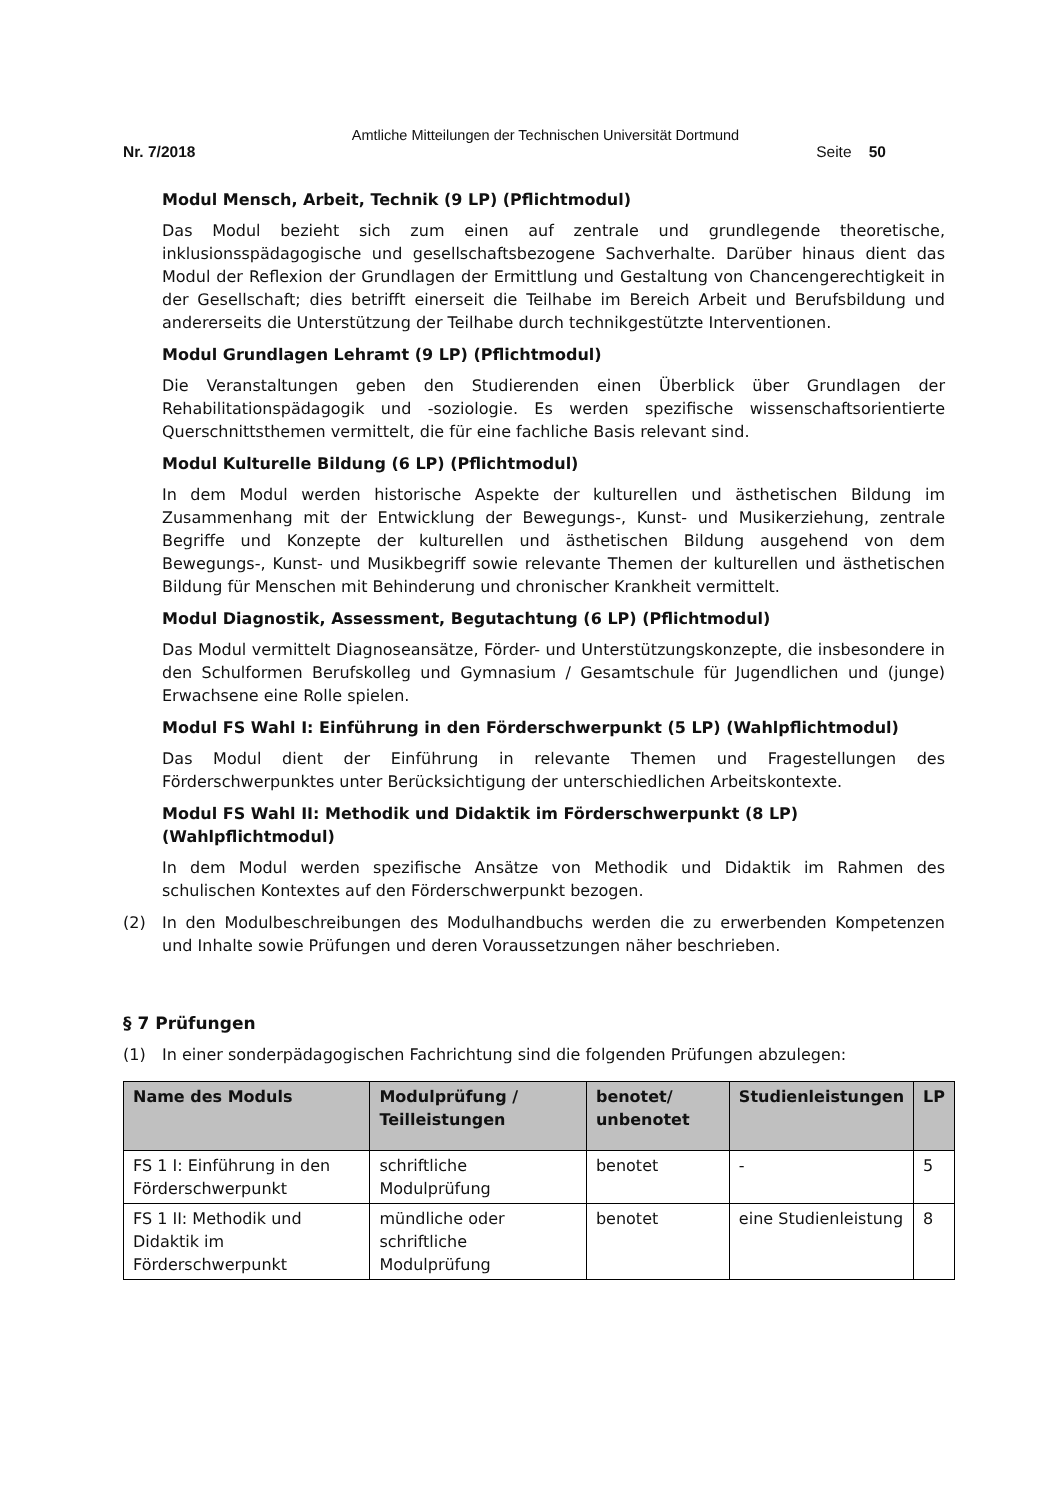Amtliche Mitteilungen der Technischen Universität Dortmund
Nr. 7/2018 Seite 50
Modul Mensch, Arbeit, Technik (9 LP) (Pflichtmodul)
Das Modul bezieht sich zum einen auf zentrale und grundlegende theoretische, inklusionsspädagogische und gesellschaftsbezogene Sachverhalte. Darüber hinaus dient das Modul der Reflexion der Grundlagen der Ermittlung und Gestaltung von Chancengerechtigkeit in der Gesellschaft; dies betrifft einerseit die Teilhabe im Bereich Arbeit und Berufsbildung und andererseits die Unterstützung der Teilhabe durch technikgestützte Interventionen.
Modul Grundlagen Lehramt (9 LP) (Pflichtmodul)
Die Veranstaltungen geben den Studierenden einen Überblick über Grundlagen der Rehabilitationspädagogik und -soziologie. Es werden spezifische wissenschaftsorientierte Querschnittsthemen vermittelt, die für eine fachliche Basis relevant sind.
Modul Kulturelle Bildung (6 LP) (Pflichtmodul)
In dem Modul werden historische Aspekte der kulturellen und ästhetischen Bildung im Zusammenhang mit der Entwicklung der Bewegungs-, Kunst- und Musikerziehung, zentrale Begriffe und Konzepte der kulturellen und ästhetischen Bildung ausgehend von dem Bewegungs-, Kunst- und Musikbegriff sowie relevante Themen der kulturellen und ästhetischen Bildung für Menschen mit Behinderung und chronischer Krankheit vermittelt.
Modul Diagnostik, Assessment, Begutachtung (6 LP) (Pflichtmodul)
Das Modul vermittelt Diagnoseansätze, Förder- und Unterstützungskonzepte, die insbesondere in den Schulformen Berufskolleg und Gymnasium / Gesamtschule für Jugendlichen und (junge) Erwachsene eine Rolle spielen.
Modul FS Wahl I: Einführung in den Förderschwerpunkt (5 LP) (Wahlpflichtmodul)
Das Modul dient der Einführung in relevante Themen und Fragestellungen des Förderschwerpunktes unter Berücksichtigung der unterschiedlichen Arbeitskontexte.
Modul FS Wahl II: Methodik und Didaktik im Förderschwerpunkt (8 LP) (Wahlpflichtmodul)
In dem Modul werden spezifische Ansätze von Methodik und Didaktik im Rahmen des schulischen Kontextes auf den Förderschwerpunkt bezogen.
(2) In den Modulbeschreibungen des Modulhandbuchs werden die zu erwerbenden Kompetenzen und Inhalte sowie Prüfungen und deren Voraussetzungen näher beschrieben.
§ 7 Prüfungen
(1) In einer sonderpädagogischen Fachrichtung sind die folgenden Prüfungen abzulegen:
| Name des Moduls | Modulprüfung / Teilleistungen | benotet/ unbenotet | Studienleistungen | LP |
| --- | --- | --- | --- | --- |
| FS 1 I: Einführung in den Förderschwerpunkt | schriftliche Modulprüfung | benotet | - | 5 |
| FS 1 II: Methodik und Didaktik im Förderschwerpunkt | mündliche oder schriftliche Modulprüfung | benotet | eine Studienleistung | 8 |